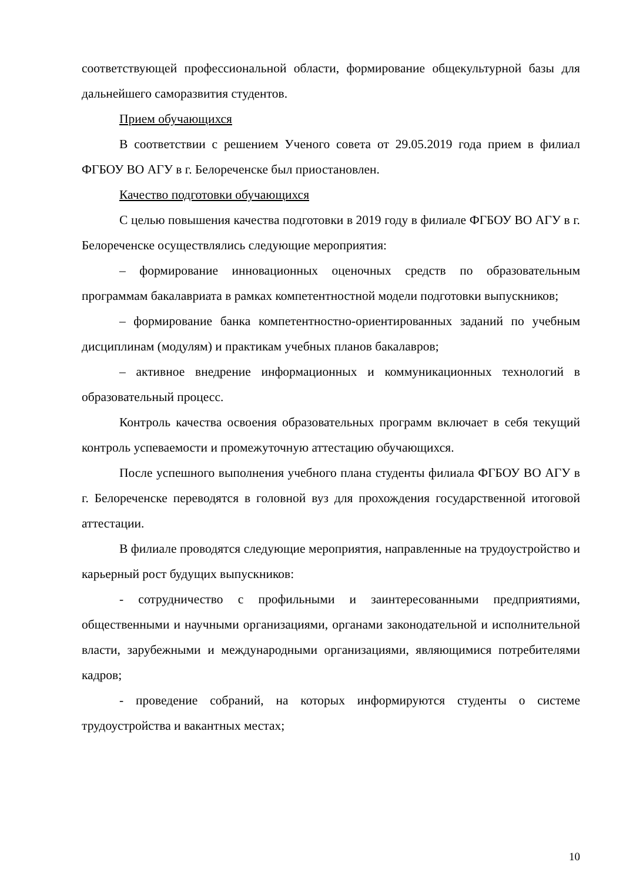соответствующей профессиональной области, формирование общекультурной базы для дальнейшего саморазвития студентов.
Прием обучающихся
В соответствии с решением Ученого совета от 29.05.2019 года прием в филиал ФГБОУ ВО АГУ в г. Белореченске был приостановлен.
Качество подготовки обучающихся
С целью повышения качества подготовки в 2019 году в филиале ФГБОУ ВО АГУ в г. Белореченске осуществлялись следующие мероприятия:
– формирование инновационных оценочных средств по образовательным программам бакалавриата в рамках компетентностной модели подготовки выпускников;
– формирование банка компетентностно-ориентированных заданий по учебным дисциплинам (модулям) и практикам учебных планов бакалавров;
– активное внедрение информационных и коммуникационных технологий в образовательный процесс.
Контроль качества освоения образовательных программ включает в себя текущий контроль успеваемости и промежуточную аттестацию обучающихся.
После успешного выполнения учебного плана студенты филиала ФГБОУ ВО АГУ в г. Белореченске переводятся в головной вуз для прохождения государственной итоговой аттестации.
В филиале проводятся следующие мероприятия, направленные на трудоустройство и карьерный рост будущих выпускников:
- сотрудничество с профильными и заинтересованными предприятиями, общественными и научными организациями, органами законодательной и исполнительной власти, зарубежными и международными организациями, являющимися потребителями кадров;
- проведение собраний, на которых информируются студенты о системе трудоустройства и вакантных местах;
10